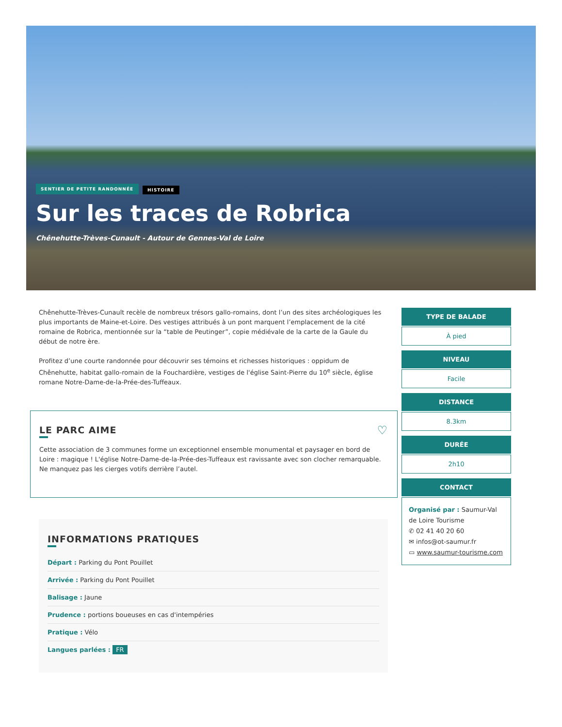SENTIER DE PETITE RANDONNÉE HISTOIRE
Sur les traces de Robrica
Chênehutte-Trèves-Cunault - Autour de Gennes-Val de Loire
Chênehutte-Trèves-Cunault recèle de nombreux trésors gallo-romains, dont l’un des sites archéologiques les plus importants de Maine-et-Loire. Des vestiges attribués à un pont marquent l’emplacement de la cité romaine de Robrica, mentionnée sur la “table de Peutinger”, copie médiévale de la carte de la Gaule du début de notre ère.
Profitez d’une courte randonnée pour découvrir ses témoins et richesses historiques : oppidum de Chênehutte, habitat gallo-romain de la Fouchardière, vestiges de l'église Saint-Pierre du 10<sup>e</sup> siècle, église romane Notre-Dame-de-la-Prée-des-Tuffeaux.
♡
LE PARC AIME
Cette association de 3 communes forme un exceptionnel ensemble monumental et paysager en bord de Loire : magique ! L'église Notre-Dame-de-la-Prée-des-Tuffeaux est ravissante avec son clocher remarquable. Ne manquez pas les cierges votifs derrière l’autel.
INFORMATIONS PRATIQUES
Départ : Parking du Pont Pouillet
Arrivée : Parking du Pont Pouillet
Balisage : Jaune
Prudence : portions boueuses en cas d'intempéries
Pratique : Vélo
Langues parlées : FR
TYPE DE BALADE
À pied
NIVEAU
Facile
DISTANCE
8.3km
DURÉE
2h10
CONTACT
Organisé par : Saumur-Val de Loire Tourisme
✆ 02 41 40 20 60
✉ infos@ot-saumur.fr
▭ www.saumur-tourisme.com